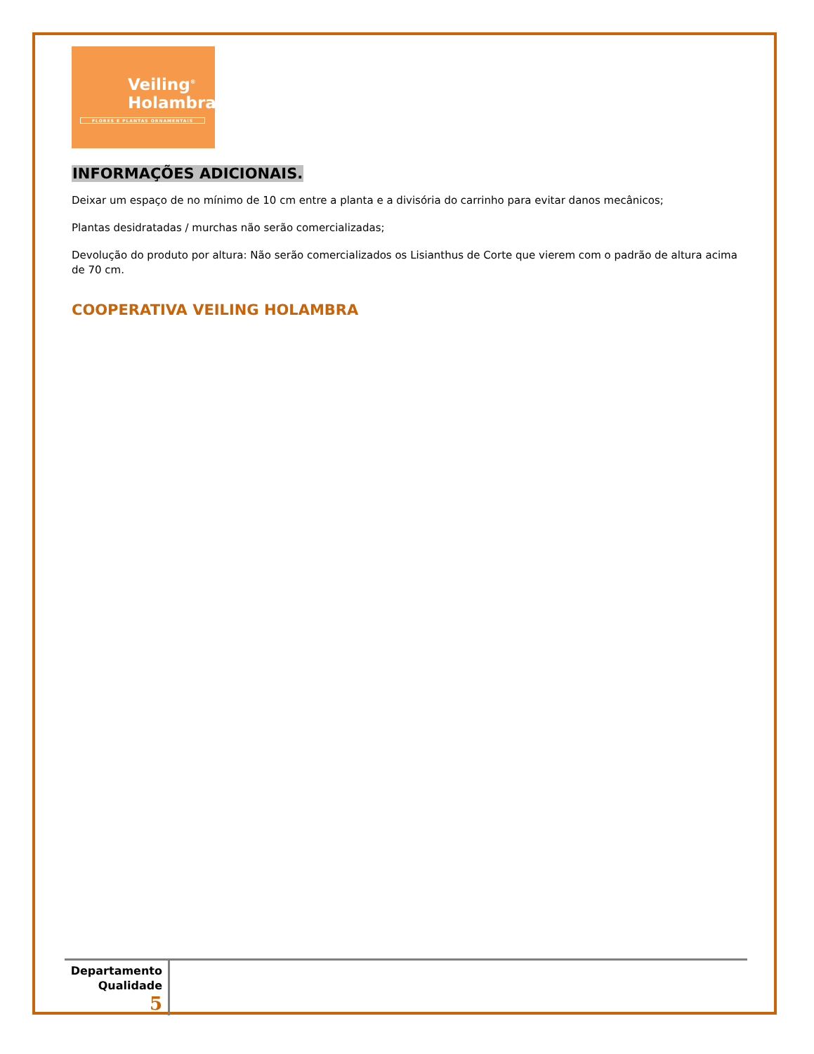Veiling<sup>®</sup>
Holambra
FLORES E PLANTAS ORNAMENTAIS
INFORMAÇÕES ADICIONAIS.
Deixar um espaço de no mínimo de 10 cm entre a planta e a divisória do carrinho para evitar danos mecânicos;
Plantas desidratadas / murchas não serão comercializadas;
Devolução do produto por altura: Não serão comercializados os Lisianthus de Corte que vierem com o padrão de altura acima de 70 cm.
COOPERATIVA VEILING HOLAMBRA
Departamento
Qualidade
5